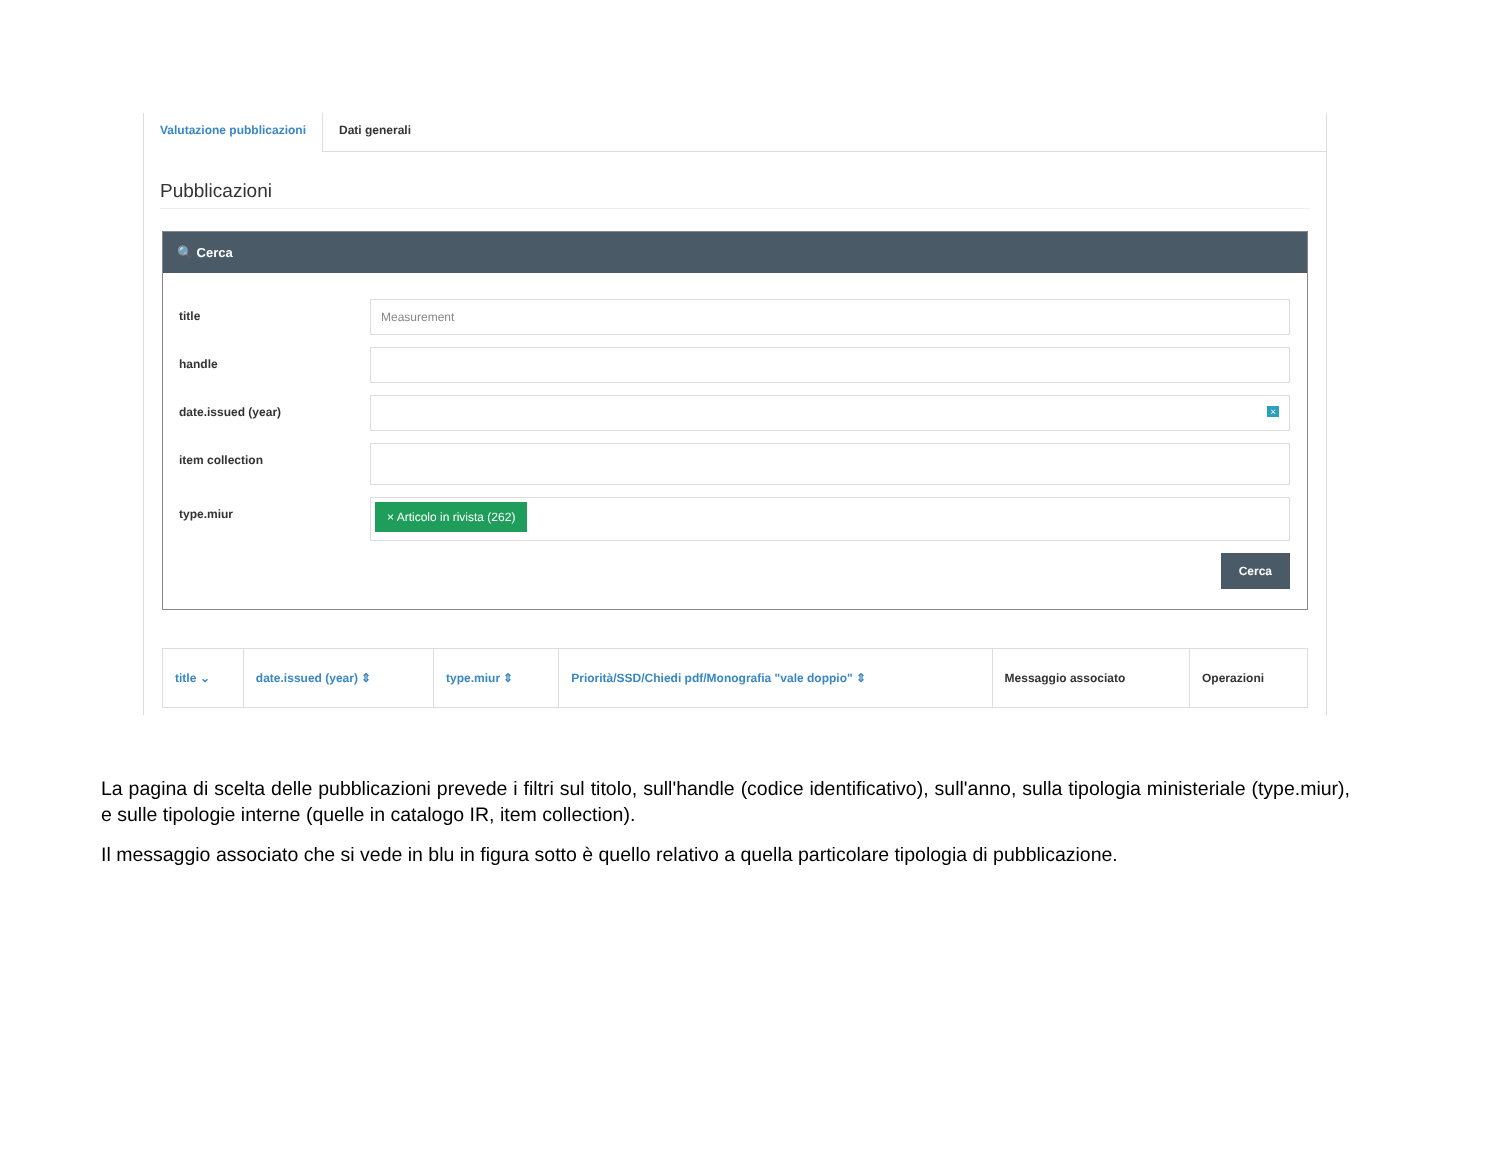Valutazione pubblicazioni
Dati generali
Pubblicazioni
🔍 Cerca
title
Measurement
handle
date.issued (year)
×
item collection
type.miur
× Articolo in rivista (262)
Cerca
| title ⌄ | date.issued (year) ⇕ | type.miur ⇕ | Priorità/SSD/Chiedi pdf/Monografia "vale doppio" ⇕ | Messaggio associato | Operazioni |
| --- | --- | --- | --- | --- | --- |
La pagina di scelta delle pubblicazioni prevede i filtri sul titolo, sull'handle (codice identificativo), sull'anno, sulla tipologia ministeriale (type.miur), e sulle tipologie interne (quelle in catalogo IR, item collection).
Il messaggio associato che si vede in blu in figura sotto è quello relativo a quella particolare tipologia di pubblicazione.